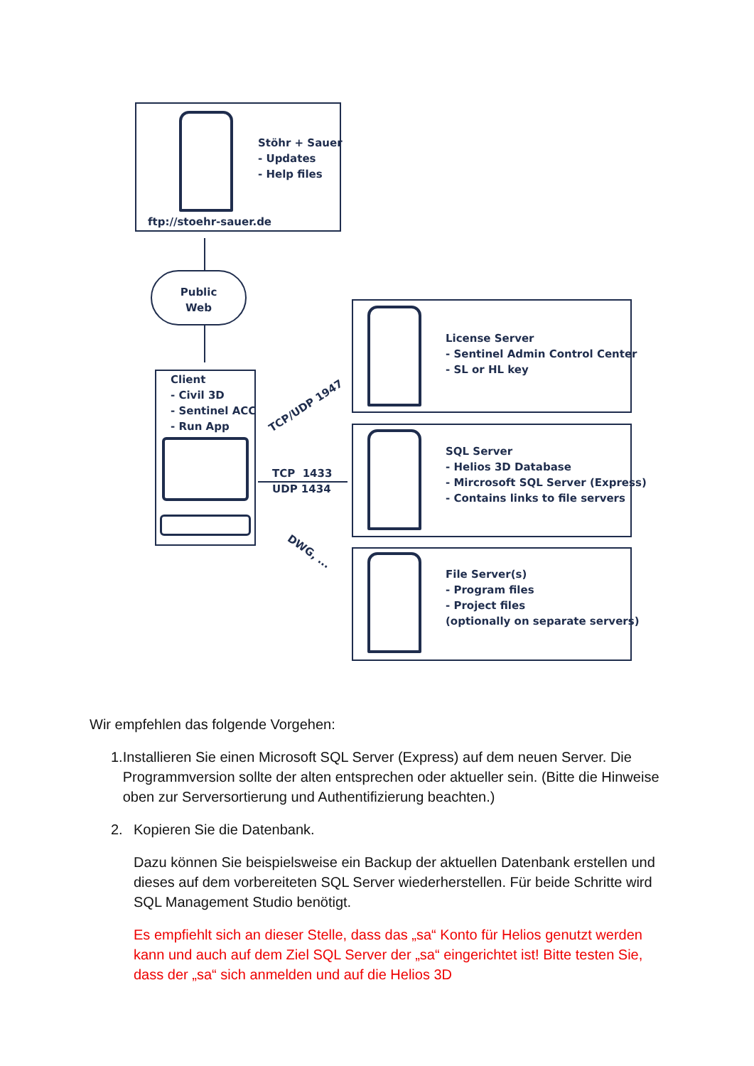Stöhr + Sauer
- Updates
- Help files
ftp://stoehr-sauer.de
Public
Web
Client
- Civil 3D
- Sentinel ACC
- Run App
TCP/UDP 1947
TCP 1433
UDP 1434
DWG, ...
License Server
- Sentinel Admin Control Center
- SL or HL key
SQL Server
- Helios 3D Database
- Mircrosoft SQL Server (Express)
- Contains links to file servers
File Server(s)
- Program files
- Project files
(optionally on separate servers)
Wir empfehlen das folgende Vorgehen:
1. Installieren Sie einen Microsoft SQL Server (Express) auf dem neuen Server. Die Programmversion sollte der alten entsprechen oder aktueller sein. (Bitte die Hinweise oben zur Serversortierung und Authentifizierung beachten.)
2. Kopieren Sie die Datenbank.
Dazu können Sie beispielsweise ein Backup der aktuellen Datenbank erstellen und dieses auf dem vorbereiteten SQL Server wiederherstellen. Für beide Schritte wird SQL Management Studio benötigt.
Es empfiehlt sich an dieser Stelle, dass das „sa“ Konto für Helios genutzt werden kann und auch auf dem Ziel SQL Server der „sa“ eingerichtet ist! Bitte testen Sie, dass der „sa“ sich anmelden und auf die Helios 3D